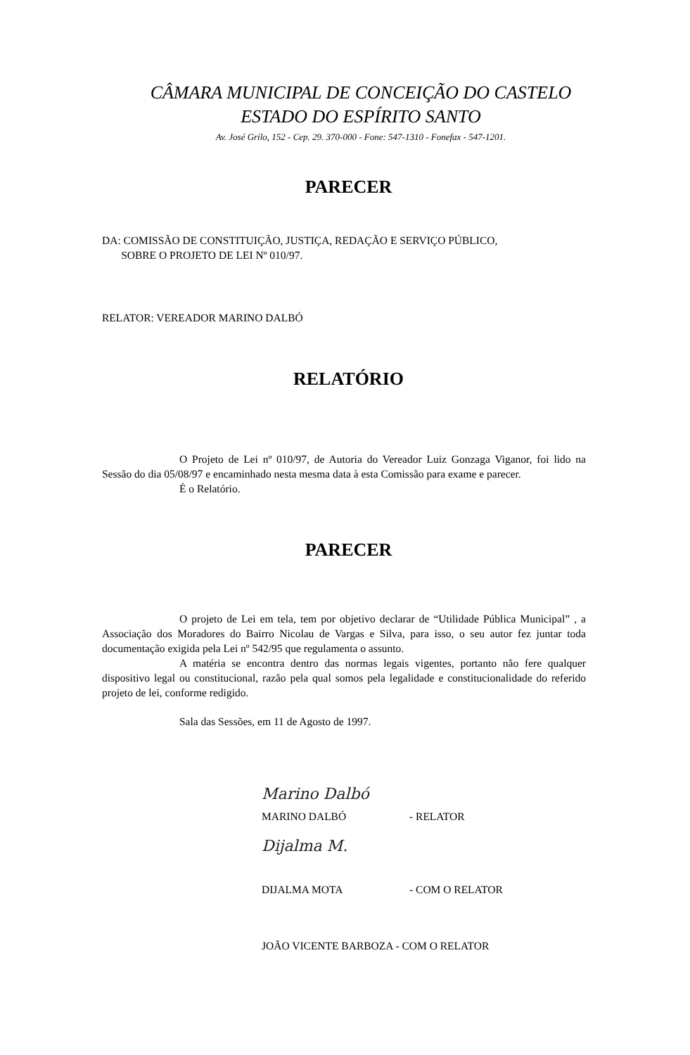CÂMARA MUNICIPAL DE CONCEIÇÃO DO CASTELO
ESTADO DO ESPÍRITO SANTO
Av. José Grilo, 152 - Cep. 29. 370-000 - Fone: 547-1310 - Fonefax - 547-1201.
PARECER
DA: COMISSÃO DE CONSTITUIÇÃO, JUSTIÇA, REDAÇÃO E SERVIÇO PÚBLICO,
SOBRE O PROJETO DE LEI Nº 010/97.
RELATOR: VEREADOR MARINO DALBÓ
RELATÓRIO
O Projeto de Lei nº 010/97, de Autoria do Vereador Luiz Gonzaga Viganor, foi lido na Sessão do dia 05/08/97 e encaminhado nesta mesma data à esta Comissão para exame e parecer.
É o Relatório.
PARECER
O projeto de Lei em tela, tem por objetivo declarar de “Utilidade Pública Municipal” , a Associação dos Moradores do Bairro Nicolau de Vargas e Silva, para isso, o seu autor fez juntar toda documentação exigida pela Lei nº 542/95 que regulamenta o assunto.
A matéria se encontra dentro das normas legais vigentes, portanto não fere qualquer dispositivo legal ou constitucional, razão pela qual somos pela legalidade e constitucionalidade do referido projeto de lei, conforme redigido.
Sala das Sessões, em 11 de Agosto de 1997.
Marino Dalbó
MARINO DALBÓ - RELATOR
Dijalma M.
DIJALMA MOTA - COM O RELATOR
JOÃO VICENTE BARBOZA - COM O RELATOR